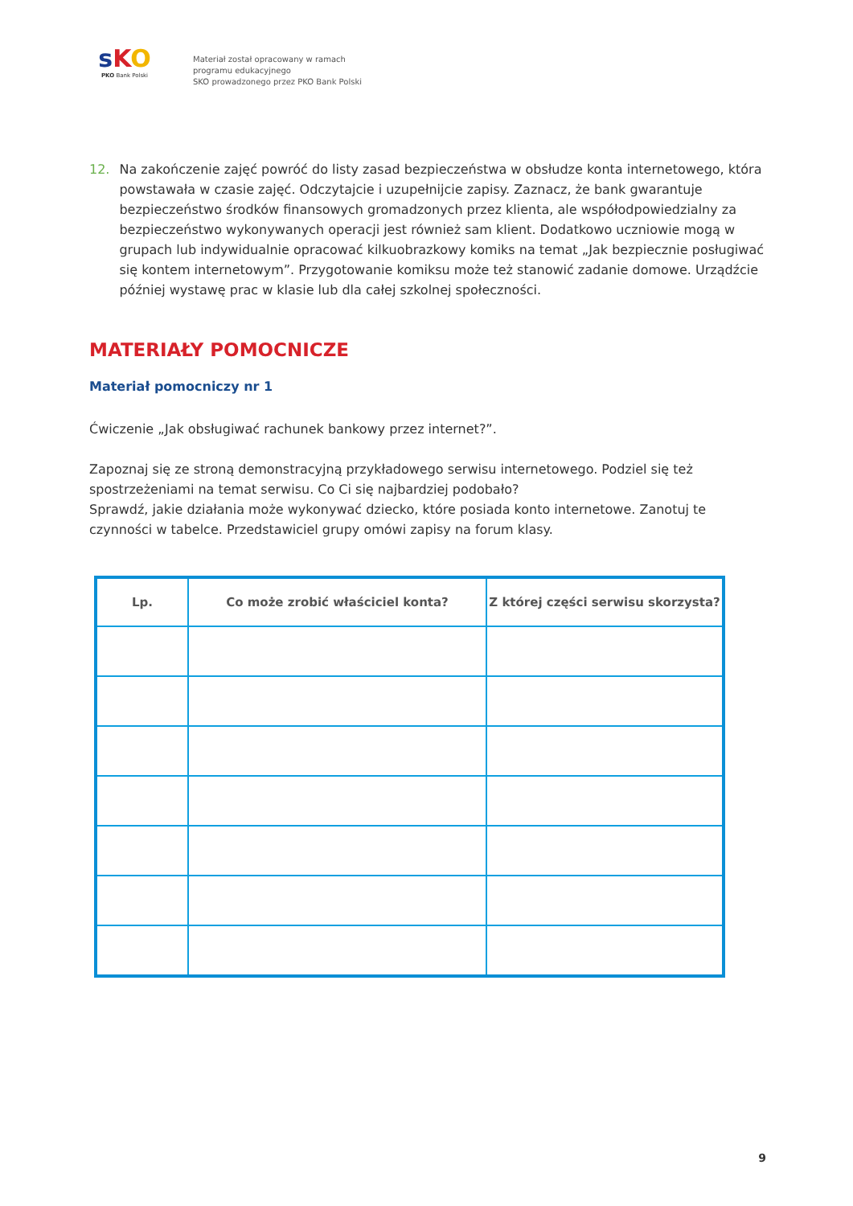sKO
PKO Bank Polski
Materiał został opracowany w ramach
programu edukacyjnego
SKO prowadzonego przez PKO Bank Polski
12. Na zakończenie zajęć powróć do listy zasad bezpieczeństwa w obsłudze konta internetowego, która powstawała w czasie zajęć. Odczytajcie i uzupełnijcie zapisy. Zaznacz, że bank gwarantuje bezpieczeństwo środków finansowych gromadzonych przez klienta, ale współodpowiedzialny za bezpieczeństwo wykonywanych operacji jest również sam klient. Dodatkowo uczniowie mogą w grupach lub indywidualnie opracować kilkuobrazkowy komiks na temat „Jak bezpiecznie posługiwać się kontem internetowym”. Przygotowanie komiksu może też stanowić zadanie domowe. Urządźcie później wystawę prac w klasie lub dla całej szkolnej społeczności.
MATERIAŁY POMOCNICZE
Materiał pomocniczy nr 1
Ćwiczenie „Jak obsługiwać rachunek bankowy przez internet?”.
Zapoznaj się ze stroną demonstracyjną przykładowego serwisu internetowego. Podziel się też spostrzeżeniami na temat serwisu. Co Ci się najbardziej podobało?
Sprawdź, jakie działania może wykonywać dziecko, które posiada konto internetowe. Zanotuj te czynności w tabelce. Przedstawiciel grupy omówi zapisy na forum klasy.
| Lp. | Co może zrobić właściciel konta? | Z której części serwisu skorzysta? |
| --- | --- | --- |
9